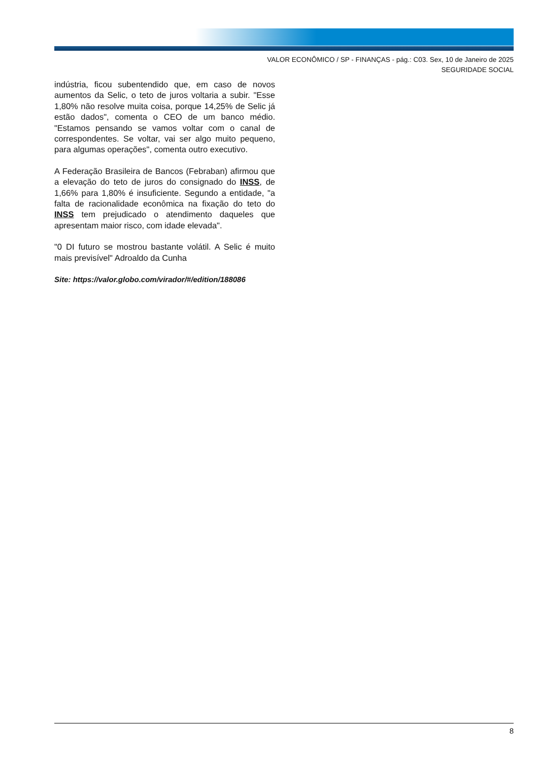VALOR ECONÔMICO / SP - FINANÇAS - pág.: C03. Sex, 10 de Janeiro de 2025
SEGURIDADE SOCIAL
indústria, ficou subentendido que, em caso de novos aumentos da Selic, o teto de juros voltaria a subir. "Esse 1,80% não resolve muita coisa, porque 14,25% de Selic já estão dados", comenta o CEO de um banco médio. "Estamos pensando se vamos voltar com o canal de correspondentes. Se voltar, vai ser algo muito pequeno, para algumas operações", comenta outro executivo.
A Federação Brasileira de Bancos (Febraban) afirmou que a elevação do teto de juros do consignado do INSS, de 1,66% para 1,80% é insuficiente. Segundo a entidade, "a falta de racionalidade econômica na fixação do teto do INSS tem prejudicado o atendimento daqueles que apresentam maior risco, com idade elevada".
"0 DI futuro se mostrou bastante volátil. A Selic é muito mais previsível" Adroaldo da Cunha
Site: https://valor.globo.com/virador/#/edition/188086
8